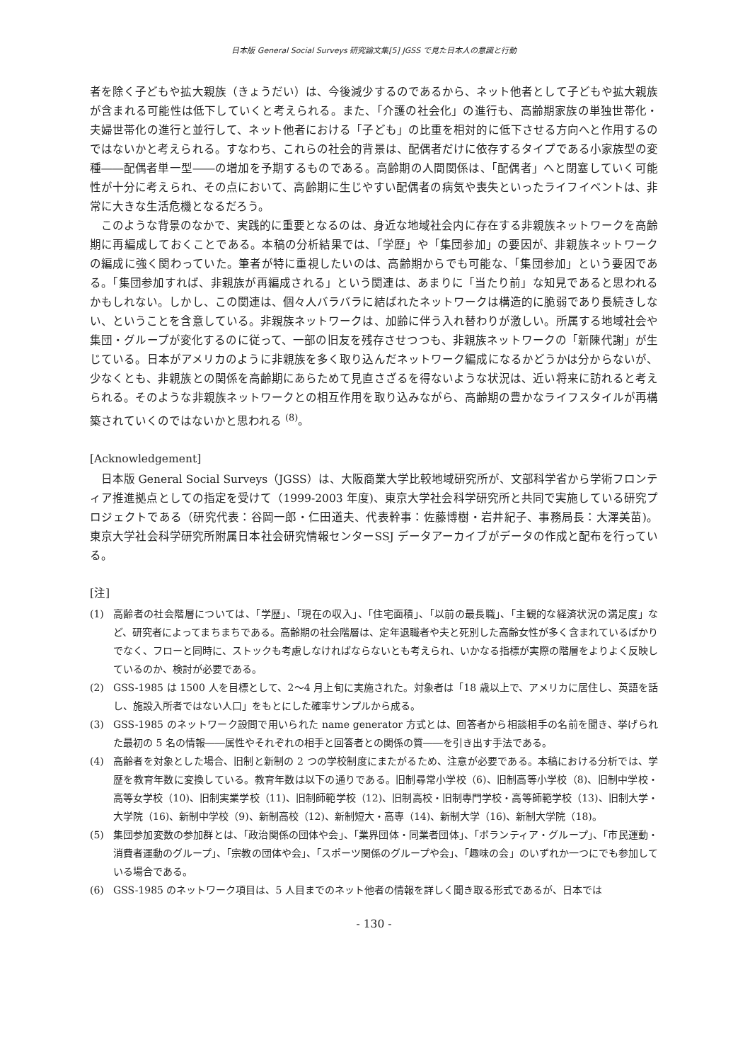日本版 General Social Surveys 研究論文集[5] JGSS で見た日本人の意識と行動
者を除く子どもや拡大親族（きょうだい）は、今後減少するのであるから、ネット他者として子どもや拡大親族が含まれる可能性は低下していくと考えられる。また、「介護の社会化」の進行も、高齢期家族の単独世帯化・夫婦世帯化の進行と並行して、ネット他者における「子ども」の比重を相対的に低下させる方向へと作用するのではないかと考えられる。すなわち、これらの社会的背景は、配偶者だけに依存するタイプである小家族型の変種――配偶者単一型――の増加を予期するものである。高齢期の人間関係は、「配偶者」へと閉塞していく可能性が十分に考えられ、その点において、高齢期に生じやすい配偶者の病気や喪失といったライフイベントは、非常に大きな生活危機となるだろう。
このような背景のなかで、実践的に重要となるのは、身近な地域社会内に存在する非親族ネットワークを高齢期に再編成しておくことである。本稿の分析結果では、「学歴」や「集団参加」の要因が、非親族ネットワークの編成に強く関わっていた。筆者が特に重視したいのは、高齢期からでも可能な、「集団参加」という要因である。「集団参加すれば、非親族が再編成される」という関連は、あまりに「当たり前」な知見であると思われるかもしれない。しかし、この関連は、個々人バラバラに結ばれたネットワークは構造的に脆弱であり長続きしない、ということを含意している。非親族ネットワークは、加齢に伴う入れ替わりが激しい。所属する地域社会や集団・グループが変化するのに従って、一部の旧友を残存させつつも、非親族ネットワークの「新陳代謝」が生じている。日本がアメリカのように非親族を多く取り込んだネットワーク編成になるかどうかは分からないが、少なくとも、非親族との関係を高齢期にあらためて見直さざるを得ないような状況は、近い将来に訪れると考えられる。そのような非親族ネットワークとの相互作用を取り込みながら、高齢期の豊かなライフスタイルが再構築されていくのではないかと思われる <sup>(8)</sup>。
[Acknowledgement]
日本版 General Social Surveys（JGSS）は、大阪商業大学比較地域研究所が、文部科学省から学術フロンティア推進拠点としての指定を受けて（1999-2003 年度)、東京大学社会科学研究所と共同で実施している研究プロジェクトである（研究代表：谷岡一郎・仁田道夫、代表幹事：佐藤博樹・岩井紀子、事務局長：大澤美苗)。東京大学社会科学研究所附属日本社会研究情報センターSSJ データアーカイブがデータの作成と配布を行っている。
[注]
(1) 高齢者の社会階層については、「学歴」、「現在の収入」、「住宅面積」、「以前の最長職」、「主観的な経済状況の満足度」など、研究者によってまちまちである。高齢期の社会階層は、定年退職者や夫と死別した高齢女性が多く含まれているばかりでなく、フローと同時に、ストックも考慮しなければならないとも考えられ、いかなる指標が実際の階層をよりよく反映しているのか、検討が必要である。
(2) GSS-1985 は 1500 人を目標として、2～4 月上旬に実施された。対象者は「18 歳以上で、アメリカに居住し、英語を話し、施設入所者ではない人口」をもとにした確率サンプルから成る。
(3) GSS-1985 のネットワーク設問で用いられた name generator 方式とは、回答者から相談相手の名前を聞き、挙げられた最初の 5 名の情報――属性やそれぞれの相手と回答者との関係の質――を引き出す手法である。
(4) 高齢者を対象とした場合、旧制と新制の 2 つの学校制度にまたがるため、注意が必要である。本稿における分析では、学歴を教育年数に変換している。教育年数は以下の通りである。旧制尋常小学校（6)、旧制高等小学校（8)、旧制中学校・高等女学校（10)、旧制実業学校（11)、旧制師範学校（12)、旧制高校・旧制専門学校・高等師範学校（13)、旧制大学・大学院（16)、新制中学校（9)、新制高校（12)、新制短大・高専（14)、新制大学（16)、新制大学院（18)。
(5) 集団参加変数の参加群とは、「政治関係の団体や会」、「業界団体・同業者団体」、「ボランティア・グループ」、「市民運動・消費者運動のグループ」、「宗教の団体や会」、「スポーツ関係のグループや会」、「趣味の会」のいずれか一つにでも参加している場合である。
(6) GSS-1985 のネットワーク項目は、5 人目までのネット他者の情報を詳しく聞き取る形式であるが、日本では
- 130 -